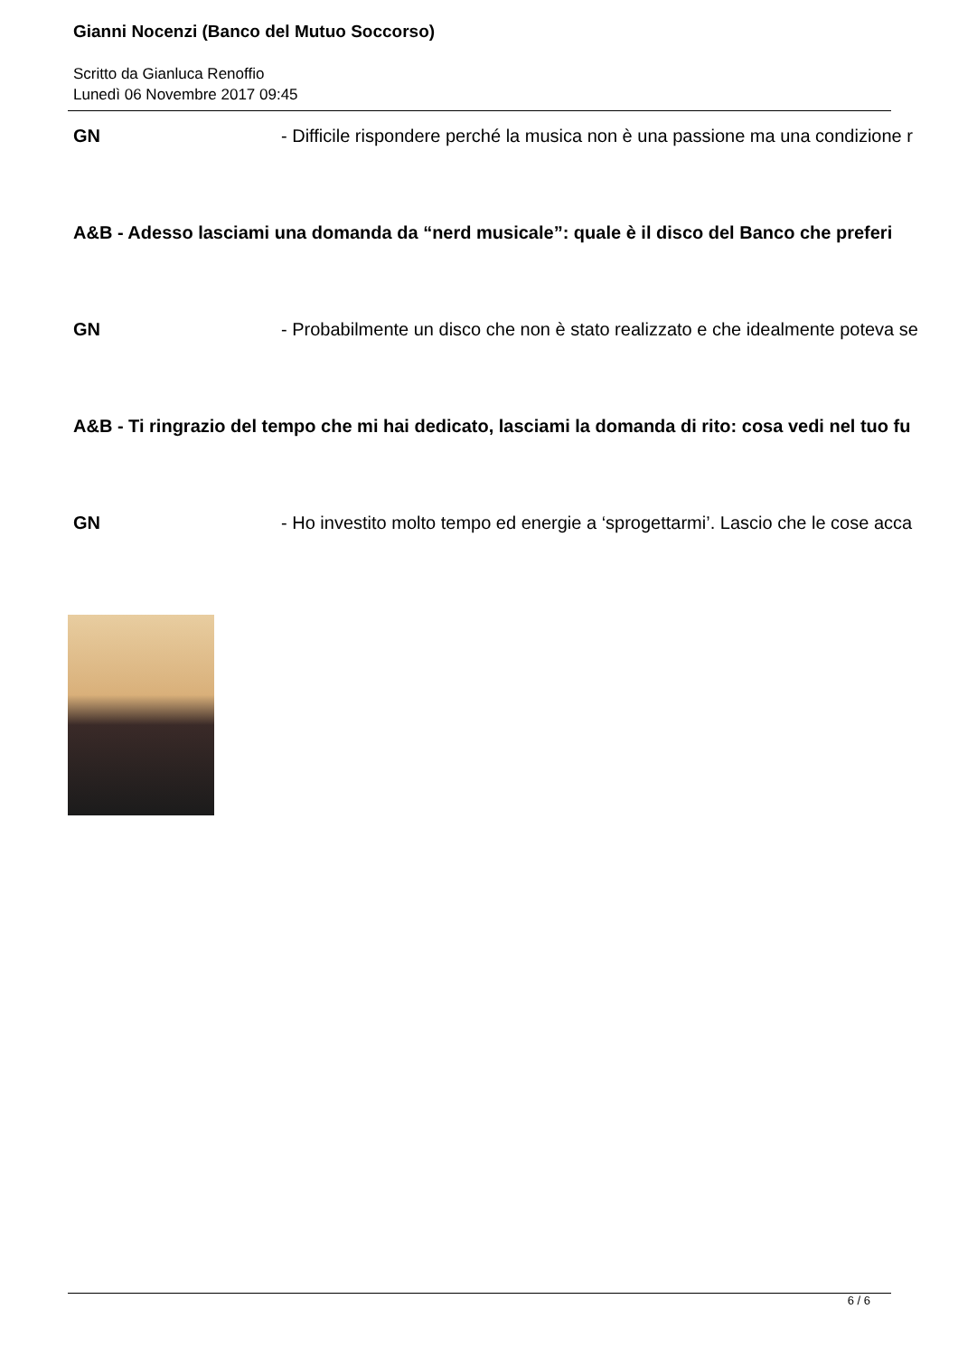Gianni Nocenzi (Banco del Mutuo Soccorso)
Scritto da Gianluca Renoffio
Lunedì 06 Novembre 2017 09:45
GN - Difficile rispondere perché la musica non è una passione ma una condizione r
A&B - Adesso lasciami una domanda da “nerd musicale”: quale è il disco del Banco che preferi
GN - Probabilmente un disco che non è stato realizzato e che idealmente poteva se
A&B - Ti ringrazio del tempo che mi hai dedicato, lasciami la domanda di rito: cosa vedi nel tuo fu
GN - Ho investito molto tempo ed energie a ‘sprogettarmi’. Lascio che le cose acca
6 / 6